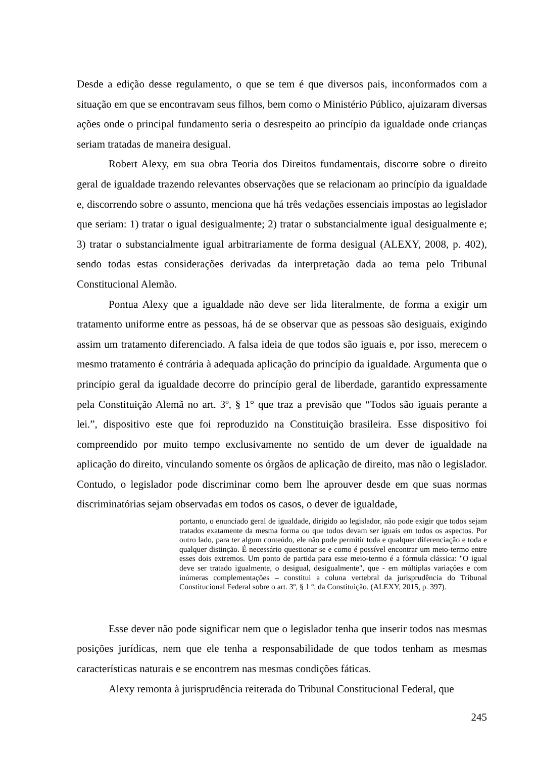Desde a edição desse regulamento, o que se tem é que diversos pais, inconformados com a situação em que se encontravam seus filhos, bem como o Ministério Público, ajuizaram diversas ações onde o principal fundamento seria o desrespeito ao princípio da igualdade onde crianças seriam tratadas de maneira desigual.
Robert Alexy, em sua obra Teoria dos Direitos fundamentais, discorre sobre o direito geral de igualdade trazendo relevantes observações que se relacionam ao princípio da igualdade e, discorrendo sobre o assunto, menciona que há três vedações essenciais impostas ao legislador que seriam: 1) tratar o igual desigualmente; 2) tratar o substancialmente igual desigualmente e; 3) tratar o substancialmente igual arbitrariamente de forma desigual (ALEXY, 2008, p. 402), sendo todas estas considerações derivadas da interpretação dada ao tema pelo Tribunal Constitucional Alemão.
Pontua Alexy que a igualdade não deve ser lida literalmente, de forma a exigir um tratamento uniforme entre as pessoas, há de se observar que as pessoas são desiguais, exigindo assim um tratamento diferenciado. A falsa ideia de que todos são iguais e, por isso, merecem o mesmo tratamento é contrária à adequada aplicação do princípio da igualdade. Argumenta que o princípio geral da igualdade decorre do princípio geral de liberdade, garantido expressamente pela Constituição Alemã no art. 3º, § 1° que traz a previsão que “Todos são iguais perante a lei.”, dispositivo este que foi reproduzido na Constituição brasileira. Esse dispositivo foi compreendido por muito tempo exclusivamente no sentido de um dever de igualdade na aplicação do direito, vinculando somente os órgãos de aplicação de direito, mas não o legislador. Contudo, o legislador pode discriminar como bem lhe aprouver desde em que suas normas discriminatórias sejam observadas em todos os casos, o dever de igualdade,
portanto, o enunciado geral de igualdade, dirigido ao legislador, não pode exigir que todos sejam tratados exatamente da mesma forma ou que todos devam ser iguais em todos os aspectos. Por outro lado, para ter algum conteúdo, ele não pode permitir toda e qualquer diferenciação e toda e qualquer distinção. É necessário questionar se e como é possível encontrar um meio-termo entre esses dois extremos. Um ponto de partida para esse meio-termo é a fórmula clássica: "O igual deve ser tratado igualmente, o desigual, desigualmente", que - em múltiplas variações e com inúmeras complementações – constitui a coluna vertebral da jurisprudência do Tribunal Constitucional Federal sobre o art. 3º, § 1 º, da Constituição. (ALEXY, 2015, p. 397).
Esse dever não pode significar nem que o legislador tenha que inserir todos nas mesmas posições jurídicas, nem que ele tenha a responsabilidade de que todos tenham as mesmas características naturais e se encontrem nas mesmas condições fáticas.
Alexy remonta à jurisprudência reiterada do Tribunal Constitucional Federal, que
245